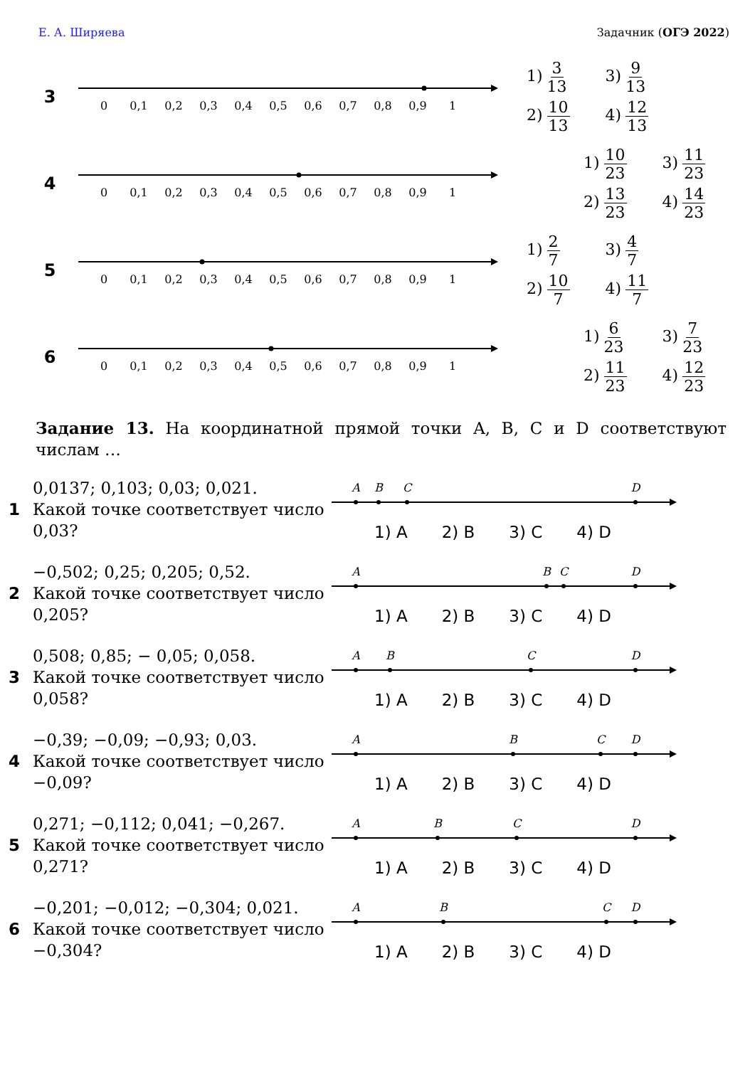Е. А. Ширяева Задачник (ОГЭ 2022)
3
0
0,1
0,2
0,3
0,4
0,5
0,6
0,7
0,8
0,9
1
1) 3 13
3) 9 13
2) 10 13
4) 12 13
4
0
0,1
0,2
0,3
0,4
0,5
0,6
0,7
0,8
0,9
1
1) 10 23
3) 11 23
2) 13 23
4) 14 23
5
0
0,1
0,2
0,3
0,4
0,5
0,6
0,7
0,8
0,9
1
1) 2 7
3) 4 7
2) 10 7
4) 11 7
6
0
0,1
0,2
0,3
0,4
0,5
0,6
0,7
0,8
0,9
1
1) 6 23
3) 7 23
2) 11 23
4) 12 23
Задание 13. На координатной прямой точки A, B, C и D соответствуют числам …
1
0,0137; 0,103; 0,03; 0,021.
Какой точке соответствует число 0,03?
A
B
C
D
1) A 2) B 3) C 4) D
2
−0,502; 0,25; 0,205; 0,52.
Какой точке соответствует число 0,205?
A
B
C
D
1) A 2) B 3) C 4) D
3
0,508; 0,85; − 0,05; 0,058.
Какой точке соответствует число 0,058?
A
B
C
D
1) A 2) B 3) C 4) D
4
−0,39; −0,09; −0,93; 0,03.
Какой точке соответствует число −0,09?
A
B
C
D
1) A 2) B 3) C 4) D
5
0,271; −0,112; 0,041; −0,267.
Какой точке соответствует число 0,271?
A
B
C
D
1) A 2) B 3) C 4) D
6
−0,201; −0,012; −0,304; 0,021.
Какой точке соответствует число −0,304?
A
B
C
D
1) A 2) B 3) C 4) D